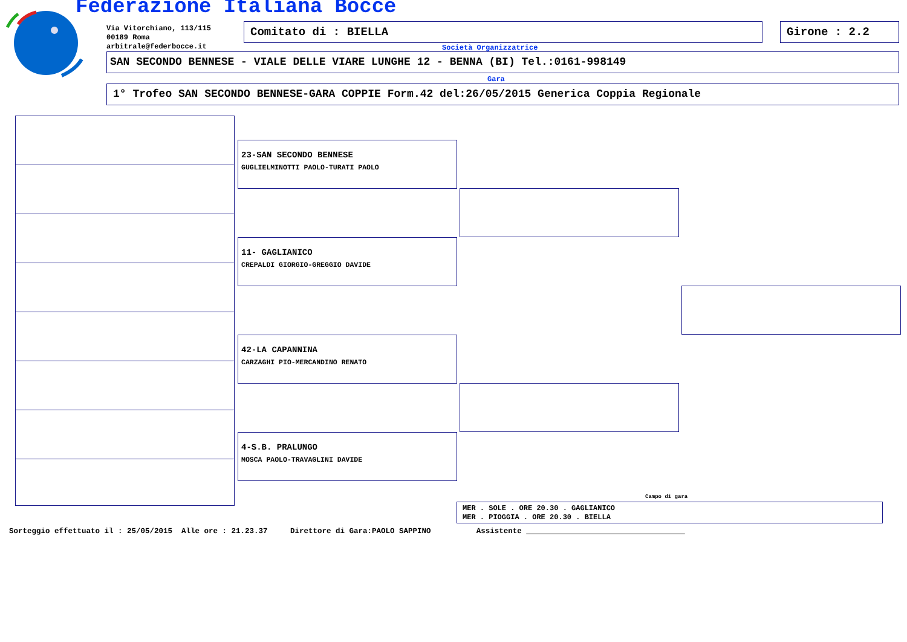Federazione Italiana Bocce
Via Vitorchiano, 113/115
00189 Roma
arbitrale@federbocce.it
Comitato di : BIELLA Girone : 2.2
Società Organizzatrice
SAN SECONDO BENNESE - VIALE DELLE VIARE LUNGHE 12 - BENNA (BI) Tel.:0161-998149
Gara
1° Trofeo SAN SECONDO BENNESE-GARA COPPIE Form.42 del:26/05/2015 Generica Coppia Regionale
23-SAN SECONDO BENNESE
GUGLIELMINOTTI PAOLO-TURATI PAOLO
11- GAGLIANICO
CREPALDI GIORGIO-GREGGIO DAVIDE
42-LA CAPANNINA
CARZAGHI PIO-MERCANDINO RENATO
4-S.B. PRALUNGO
MOSCA PAOLO-TRAVAGLINI DAVIDE
Campo di gara
MER . SOLE . ORE 20.30 . GAGLIANICO
MER . PIOGGIA . ORE 20.30 . BIELLA
Sorteggio effettuato il : 25/05/2015 Alle ore : 21.23.37 Direttore di Gara:PAOLO SAPPINO Assistente ___________________________________